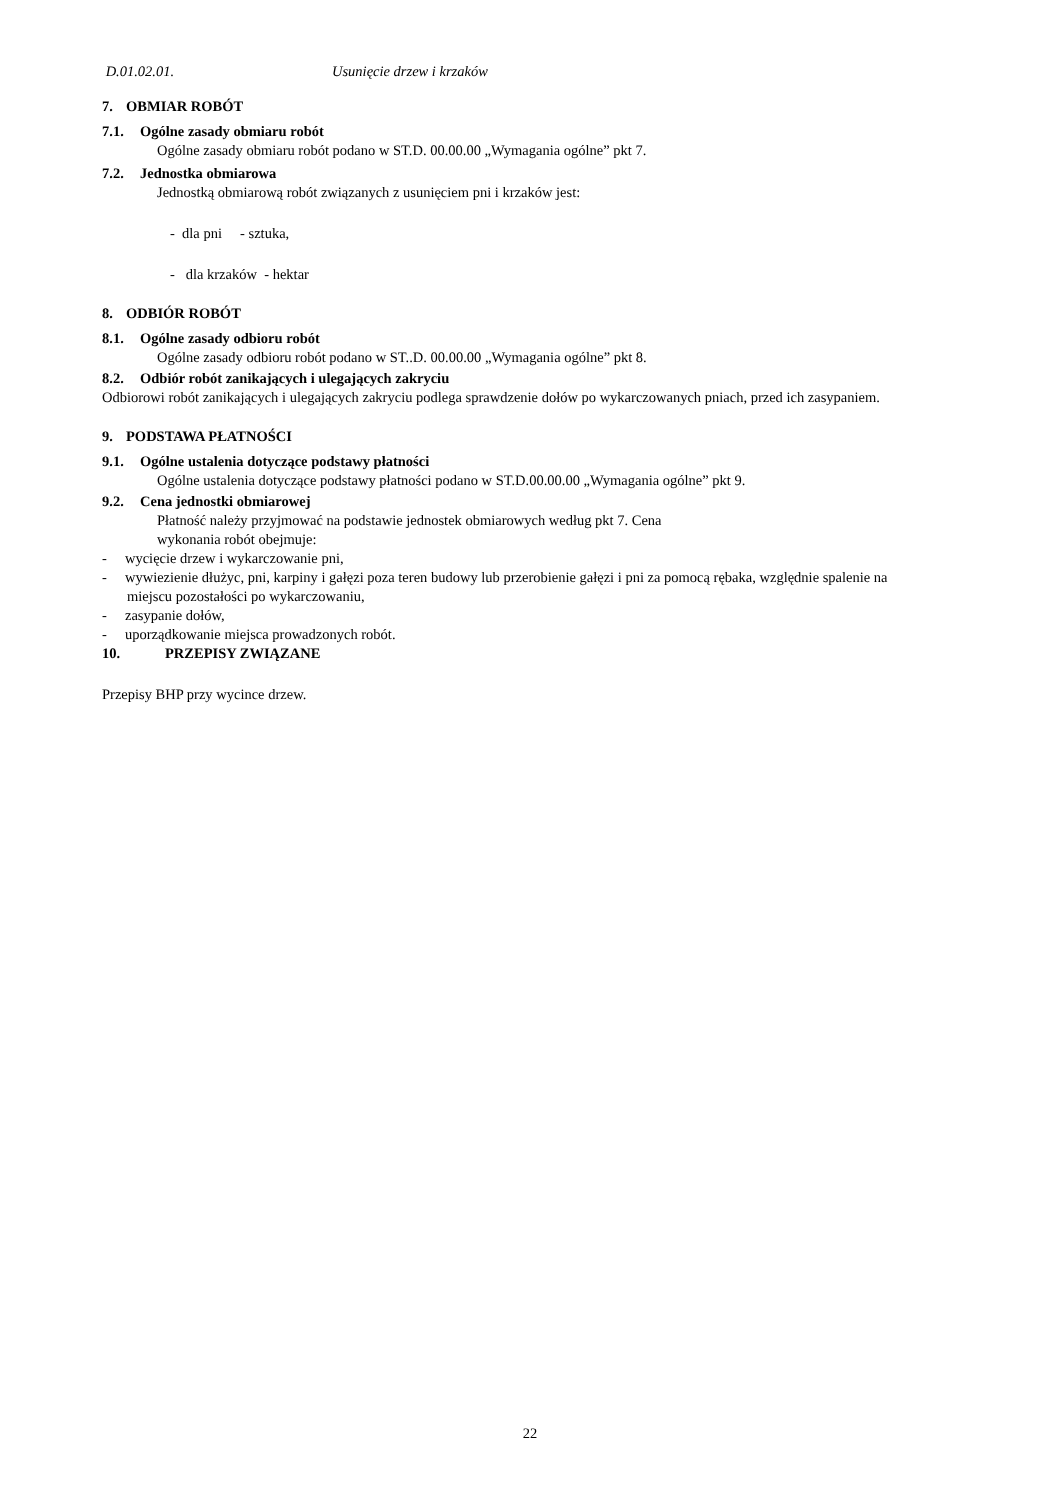D.01.02.01. Usunięcie drzew i krzaków
7. OBMIAR ROBÓT
7.1. Ogólne zasady obmiaru robót
Ogólne zasady obmiaru robót podano w ST.D. 00.00.00 „Wymagania ogólne” pkt 7.
7.2. Jednostka obmiarowa
Jednostką obmiarową robót związanych z usunięciem pni i krzaków jest:
- dla pni - sztuka,
- dla krzaków - hektar
8. ODBIÓR ROBÓT
8.1. Ogólne zasady odbioru robót
Ogólne zasady odbioru robót podano w ST..D. 00.00.00 „Wymagania ogólne” pkt 8.
8.2. Odbiór robót zanikających i ulegających zakryciu
Odbiorowi robót zanikających i ulegających zakryciu podlega sprawdzenie dołów po wykarczowanych pniach, przed ich zasypaniem.
9. PODSTAWA PŁATNOŚCI
9.1. Ogólne ustalenia dotyczące podstawy płatności
Ogólne ustalenia dotyczące podstawy płatności podano w ST.D.00.00.00 „Wymagania ogólne” pkt 9.
9.2. Cena jednostki obmiarowej
Płatność należy przyjmować na podstawie jednostek obmiarowych według pkt 7. Cena
wykonania robót obejmuje:
- wycięcie drzew i wykarczowanie pni,
- wywiezienie dłużyc, pni, karpiny i gałęzi poza teren budowy lub przerobienie gałęzi i pni za pomocą rębaka, względnie spalenie na miejscu pozostałości po wykarczowaniu,
- zasypanie dołów,
- uporządkowanie miejsca prowadzonych robót.
10. PRZEPISY ZWIĄZANE
Przepisy BHP przy wycince drzew.
22